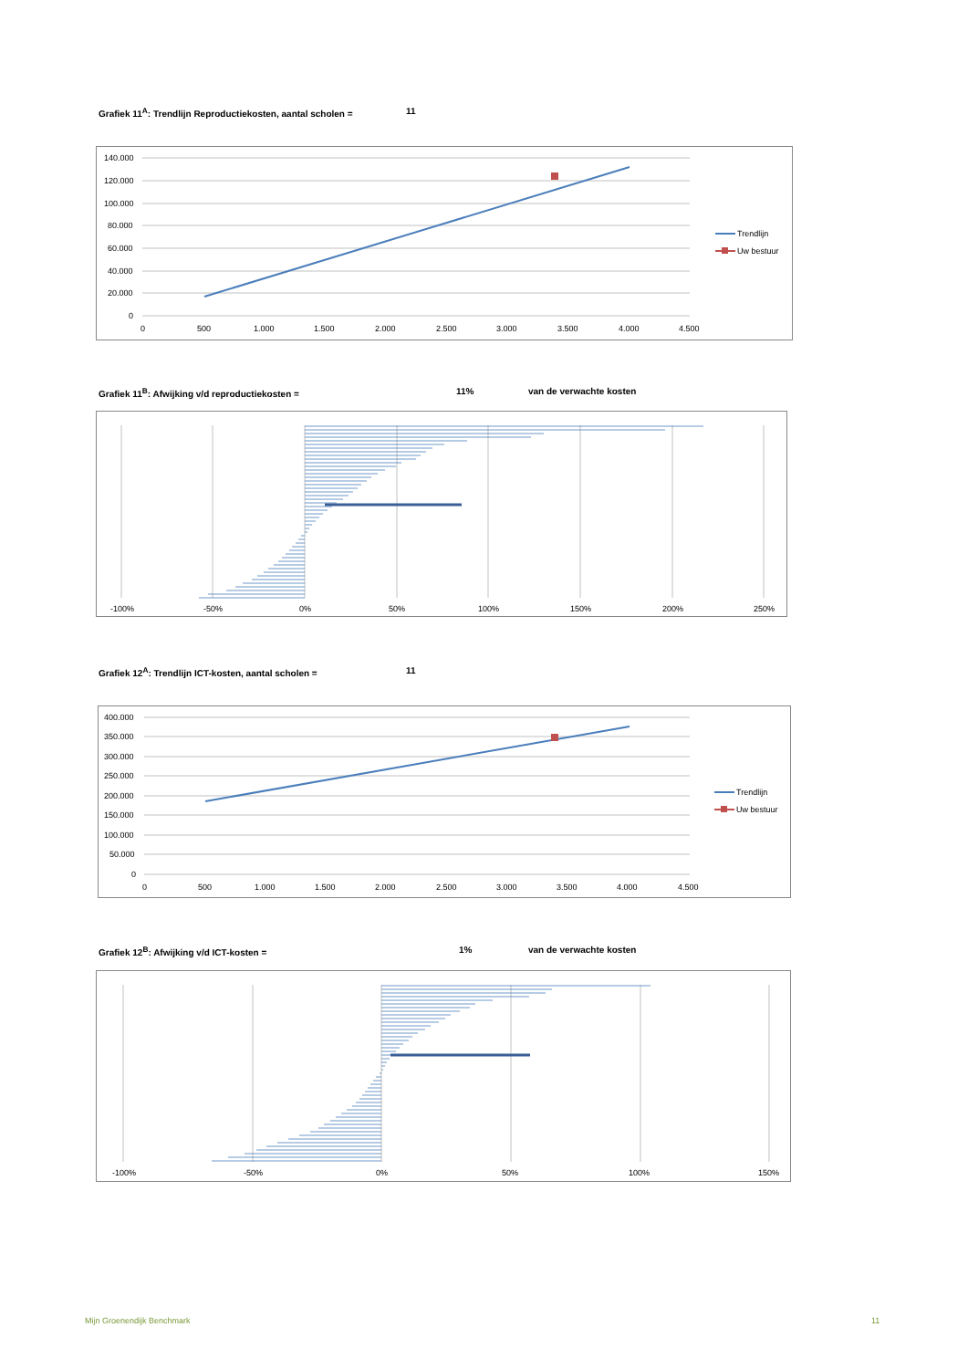Grafiek 11<sup>A</sup>: Trendlijn Reproductiekosten, aantal scholen = 11
140.000
120.000
100.000
80.000
60.000
40.000
20.000
0
0
500
1.000
1.500
2.000
2.500
3.000
3.500
4.000
4.500
Trendlijn
Uw bestuur
Grafiek 11<sup>B</sup>: Afwijking v/d reproductiekosten = 11% van de verwachte kosten
-100%
-50%
0%
50%
100%
150%
200%
250%
Grafiek 12<sup>A</sup>: Trendlijn ICT-kosten, aantal scholen = 11
400.000
350.000
300.000
250.000
200.000
150.000
100.000
50.000
0
0
500
1.000
1.500
2.000
2.500
3.000
3.500
4.000
4.500
Trendlijn
Uw bestuur
Grafiek 12<sup>B</sup>: Afwijking v/d ICT-kosten = 1% van de verwachte kosten
-100%
-50%
0%
50%
100%
150%
Mijn Groenendijk Benchmark 11